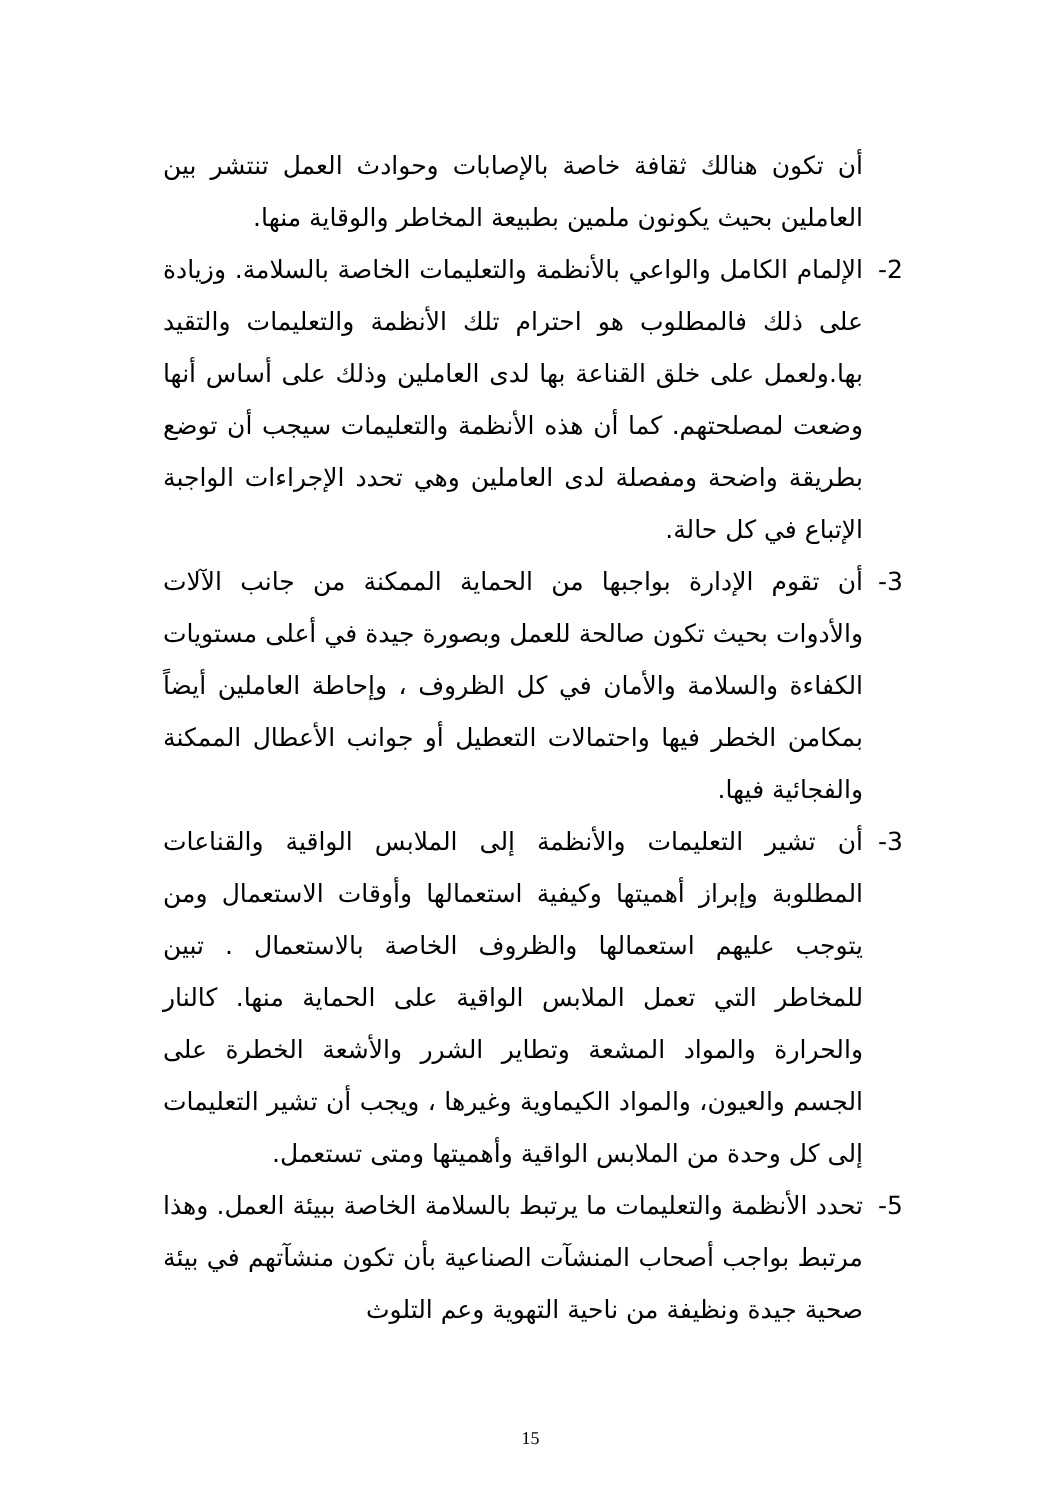أن تكون هنالك ثقافة خاصة بالإصابات وحوادث العمل تنتشر بين العاملين بحيث يكونون ملمين بطبيعة المخاطر والوقاية منها.
2- الإلمام الكامل والواعي بالأنظمة والتعليمات الخاصة بالسلامة. وزيادة على ذلك فالمطلوب هو احترام تلك الأنظمة والتعليمات والتقيد بها.ولعمل على خلق القناعة بها لدى العاملين وذلك على أساس أنها وضعت لمصلحتهم. كما أن هذه الأنظمة والتعليمات سيجب أن توضع بطريقة واضحة ومفصلة لدى العاملين وهي تحدد الإجراءات الواجبة الإتباع في كل حالة.
3- أن تقوم الإدارة بواجبها من الحماية الممكنة من جانب الآلات والأدوات بحيث تكون صالحة للعمل وبصورة جيدة في أعلى مستويات الكفاءة والسلامة والأمان في كل الظروف ، وإحاطة العاملين أيضاً بمكامن الخطر فيها واحتمالات التعطيل أو جوانب الأعطال الممكنة والفجائية فيها.
3- أن تشير التعليمات والأنظمة إلى الملابس الواقية والقناعات المطلوبة وإبراز أهميتها وكيفية استعمالها وأوقات الاستعمال ومن يتوجب عليهم استعمالها والظروف الخاصة بالاستعمال . تبين للمخاطر التي تعمل الملابس الواقية على الحماية منها. كالنار والحرارة والمواد المشعة وتطاير الشرر والأشعة الخطرة على الجسم والعيون، والمواد الكيماوية وغيرها ، ويجب أن تشير التعليمات إلى كل وحدة من الملابس الواقية وأهميتها ومتى تستعمل.
5- تحدد الأنظمة والتعليمات ما يرتبط بالسلامة الخاصة ببيئة العمل. وهذا مرتبط بواجب أصحاب المنشآت الصناعية بأن تكون منشآتهم في بيئة صحية جيدة ونظيفة من ناحية التهوية وعم التلوث
15